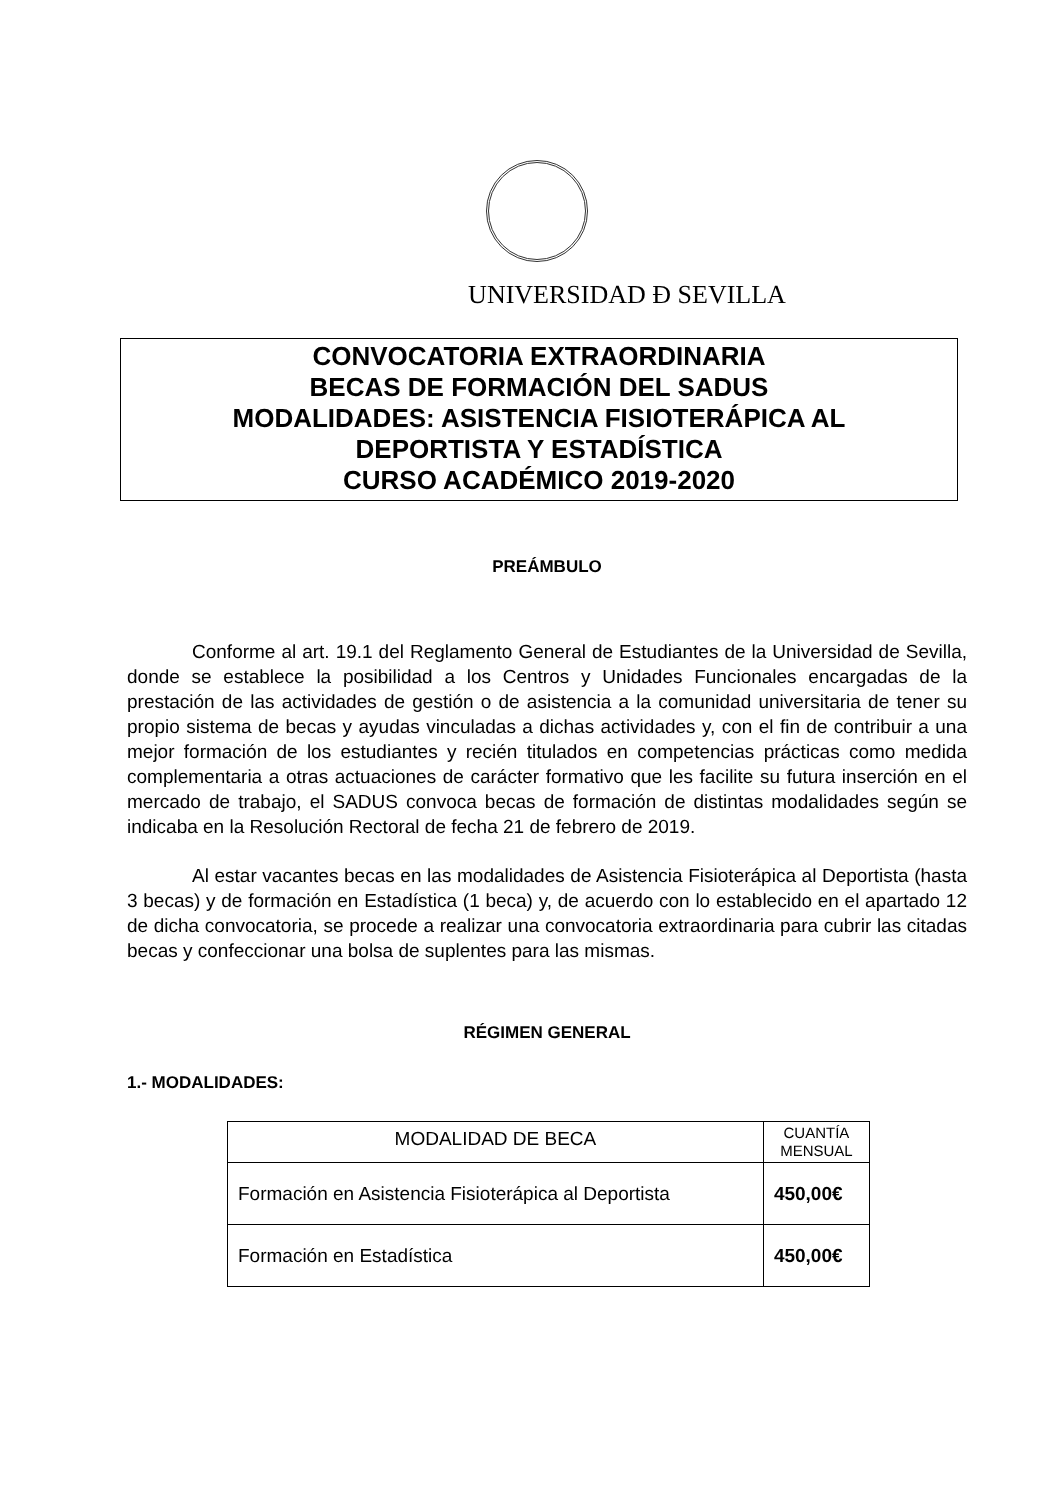UNIVERSIDAD Ð SEVILLA
CONVOCATORIA EXTRAORDINARIA
BECAS DE FORMACIÓN DEL SADUS
MODALIDADES: ASISTENCIA FISIOTERÁPICA AL
DEPORTISTA Y ESTADÍSTICA
CURSO ACADÉMICO 2019-2020
PREÁMBULO
Conforme al art. 19.1 del Reglamento General de Estudiantes de la Universidad de Sevilla, donde se establece la posibilidad a los Centros y Unidades Funcionales encargadas de la prestación de las actividades de gestión o de asistencia a la comunidad universitaria de tener su propio sistema de becas y ayudas vinculadas a dichas actividades y, con el fin de contribuir a una mejor formación de los estudiantes y recién titulados en competencias prácticas como medida complementaria a otras actuaciones de carácter formativo que les facilite su futura inserción en el mercado de trabajo, el SADUS convoca becas de formación de distintas modalidades según se indicaba en la Resolución Rectoral de fecha 21 de febrero de 2019.
Al estar vacantes becas en las modalidades de Asistencia Fisioterápica al Deportista (hasta 3 becas) y de formación en Estadística (1 beca) y, de acuerdo con lo establecido en el apartado 12 de dicha convocatoria, se procede a realizar una convocatoria extraordinaria para cubrir las citadas becas y confeccionar una bolsa de suplentes para las mismas.
RÉGIMEN GENERAL
1.- MODALIDADES:
| MODALIDAD DE BECA | CUANTÍA MENSUAL |
| --- | --- |
| Formación en Asistencia Fisioterápica al Deportista | 450,00€ |
| Formación en Estadística | 450,00€ |